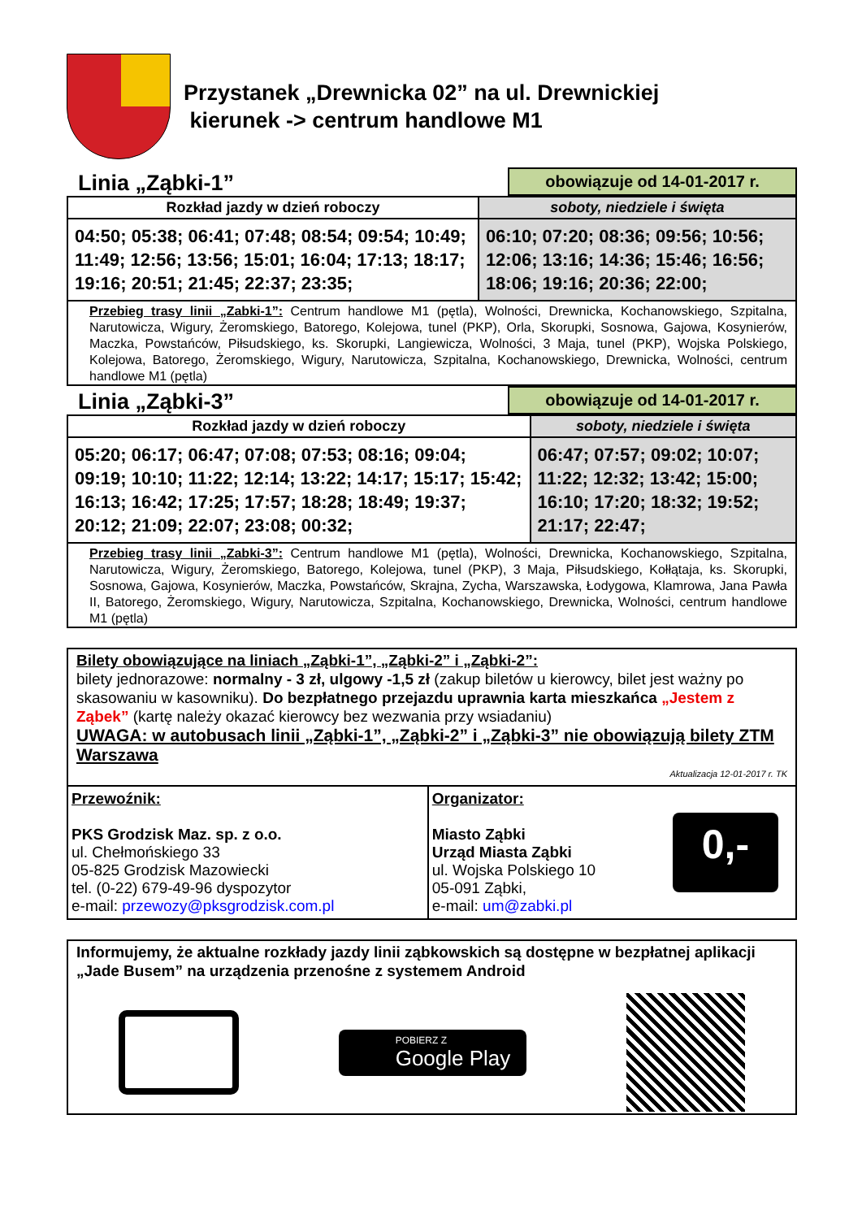Przystanek „Drewnicka 02” na ul. Drewnickiej
kierunek -> centrum handlowe M1
Linia „Ząbki-1”
obowiązuje od 14-01-2017 r.
| Rozkład jazdy w dzień roboczy | soboty, niedziele i święta |
| --- | --- |
| 04:50; 05:38; 06:41; 07:48; 08:54; 09:54; 10:49; 11:49; 12:56; 13:56; 15:01; 16:04; 17:13; 18:17; 19:16; 20:51; 21:45; 22:37; 23:35; | 06:10; 07:20; 08:36; 09:56; 10:56; 12:06; 13:16; 14:36; 15:46; 16:56; 18:06; 19:16; 20:36; 22:00; |
| Przebieg trasy linii „Zabki-1”: Centrum handlowe M1 (pętla), Wolności, Drewnicka, Kochanowskiego, Szpitalna, Narutowicza, Wigury, Żeromskiego, Batorego, Kolejowa, tunel (PKP), Orla, Skorupki, Sosnowa, Gajowa, Kosynierów, Maczka, Powstańców, Piłsudskiego, ks. Skorupki, Langiewicza, Wolności, 3 Maja, tunel (PKP), Wojska Polskiego, Kolejowa, Batorego, Żeromskiego, Wigury, Narutowicza, Szpitalna, Kochanowskiego, Drewnicka, Wolności, centrum handlowe M1 (pętla) | |
Linia „Ząbki-3”
obowiązuje od 14-01-2017 r.
| Rozkład jazdy w dzień roboczy | soboty, niedziele i święta |
| --- | --- |
| 05:20; 06:17; 06:47; 07:08; 07:53; 08:16; 09:04; 09:19; 10:10; 11:22; 12:14; 13:22; 14:17; 15:17; 15:42; 16:13; 16:42; 17:25; 17:57; 18:28; 18:49; 19:37; 20:12; 21:09; 22:07; 23:08; 00:32; | 06:47; 07:57; 09:02; 10:07; 11:22; 12:32; 13:42; 15:00; 16:10; 17:20; 18:32; 19:52; 21:17; 22:47; |
| Przebieg trasy linii „Zabki-3”: Centrum handlowe M1 (pętla), Wolności, Drewnicka, Kochanowskiego, Szpitalna, Narutowicza, Wigury, Żeromskiego, Batorego, Kolejowa, tunel (PKP), 3 Maja, Piłsudskiego, Kołłątaja, ks. Skorupki, Sosnowa, Gajowa, Kosynierów, Maczka, Powstańców, Skrajna, Zycha, Warszawska, Łodygowa, Klamrowa, Jana Pawła II, Batorego, Żeromskiego, Wigury, Narutowicza, Szpitalna, Kochanowskiego, Drewnicka, Wolności, centrum handlowe M1 (pętla) | |
Bilety obowiązujące na liniach „Ząbki-1”, „Ząbki-2” i „Ząbki-2”:
bilety jednorazowe: normalny - 3 zł, ulgowy -1,5 zł (zakup biletów u kierowcy, bilet jest ważny po skasowaniu w kasowniku). Do bezpłatnego przejazdu uprawnia karta mieszkańca „Jestem z Ząbek” (kartę należy okazać kierowcy bez wezwania przy wsiadaniu)
UWAGA: w autobusach linii „Ząbki-1”, „Ząbki-2” i „Ząbki-3” nie obowiązują bilety ZTM Warszawa
Aktualizacja 12-01-2017 r. TK
| Przewoźnik: PKS Grodzisk Maz. sp. z o.o. ul. Chełmońskiego 33 05-825 Grodzisk Mazowiecki tel. (0-22) 679-49-96 dyspozytor e-mail: przewozy@pksgrodzisk.com.pl | Organizator: Miasto Ząbki Urząd Miasta Ząbki ul. Wojska Polskiego 10 05-091 Ząbki, e-mail: um@zabki.pl | 0,- |
Informujemy, że aktualne rozkłady jazdy linii ząbkowskich są dostępne w bezpłatnej aplikacji „Jade Busem” na urządzenia przenośne z systemem Android
POBIERZ Z
Google Play